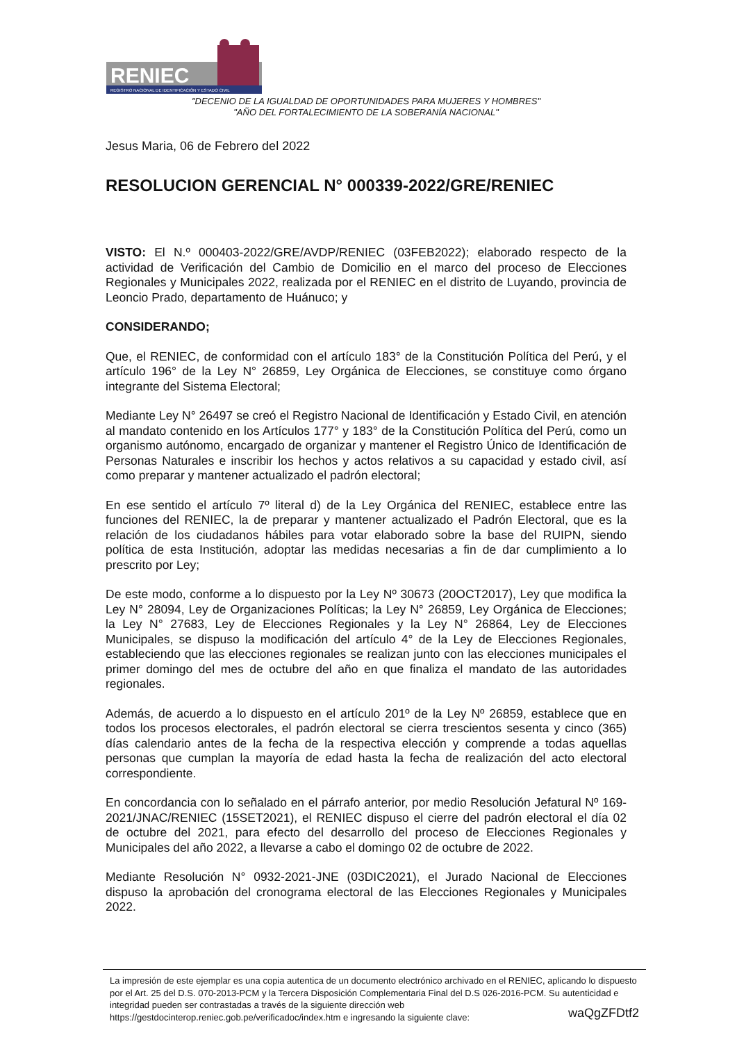RENIEC
REGISTRO NACIONAL DE IDENTIFICACIÓN Y ESTADO CIVIL
"DECENIO DE LA IGUALDAD DE OPORTUNIDADES PARA MUJERES Y HOMBRES"
"AÑO DEL FORTALECIMIENTO DE LA SOBERANÍA NACIONAL"
Jesus Maria, 06 de Febrero del 2022
RESOLUCION GERENCIAL N° 000339-2022/GRE/RENIEC
VISTO: El N.º 000403-2022/GRE/AVDP/RENIEC (03FEB2022); elaborado respecto de la actividad de Verificación del Cambio de Domicilio en el marco del proceso de Elecciones Regionales y Municipales 2022, realizada por el RENIEC en el distrito de Luyando, provincia de Leoncio Prado, departamento de Huánuco; y
CONSIDERANDO;
Que, el RENIEC, de conformidad con el artículo 183° de la Constitución Política del Perú, y el artículo 196° de la Ley N° 26859, Ley Orgánica de Elecciones, se constituye como órgano integrante del Sistema Electoral;
Mediante Ley N° 26497 se creó el Registro Nacional de Identificación y Estado Civil, en atención al mandato contenido en los Artículos 177° y 183° de la Constitución Política del Perú, como un organismo autónomo, encargado de organizar y mantener el Registro Único de Identificación de Personas Naturales e inscribir los hechos y actos relativos a su capacidad y estado civil, así como preparar y mantener actualizado el padrón electoral;
En ese sentido el artículo 7º literal d) de la Ley Orgánica del RENIEC, establece entre las funciones del RENIEC, la de preparar y mantener actualizado el Padrón Electoral, que es la relación de los ciudadanos hábiles para votar elaborado sobre la base del RUIPN, siendo política de esta Institución, adoptar las medidas necesarias a fin de dar cumplimiento a lo prescrito por Ley;
De este modo, conforme a lo dispuesto por la Ley Nº 30673 (20OCT2017), Ley que modifica la Ley N° 28094, Ley de Organizaciones Políticas; la Ley N° 26859, Ley Orgánica de Elecciones; la Ley N° 27683, Ley de Elecciones Regionales y la Ley N° 26864, Ley de Elecciones Municipales, se dispuso la modificación del artículo 4° de la Ley de Elecciones Regionales, estableciendo que las elecciones regionales se realizan junto con las elecciones municipales el primer domingo del mes de octubre del año en que finaliza el mandato de las autoridades regionales.
Además, de acuerdo a lo dispuesto en el artículo 201º de la Ley Nº 26859, establece que en todos los procesos electorales, el padrón electoral se cierra trescientos sesenta y cinco (365) días calendario antes de la fecha de la respectiva elección y comprende a todas aquellas personas que cumplan la mayoría de edad hasta la fecha de realización del acto electoral correspondiente.
En concordancia con lo señalado en el párrafo anterior, por medio Resolución Jefatural Nº 169-2021/JNAC/RENIEC (15SET2021), el RENIEC dispuso el cierre del padrón electoral el día 02 de octubre del 2021, para efecto del desarrollo del proceso de Elecciones Regionales y Municipales del año 2022, a llevarse a cabo el domingo 02 de octubre de 2022.
Mediante Resolución N° 0932-2021-JNE (03DIC2021), el Jurado Nacional de Elecciones dispuso la aprobación del cronograma electoral de las Elecciones Regionales y Municipales 2022.
La impresión de este ejemplar es una copia autentica de un documento electrónico archivado en el RENIEC, aplicando lo dispuesto por el Art. 25 del D.S. 070-2013-PCM y la Tercera Disposición Complementaria Final del D.S 026-2016-PCM. Su autenticidad e integridad pueden ser contrastadas a través de la siguiente dirección web
https://gestdocinterop.reniec.gob.pe/verificadoc/index.htm e ingresando la siguiente clave: waQgZFDtf2